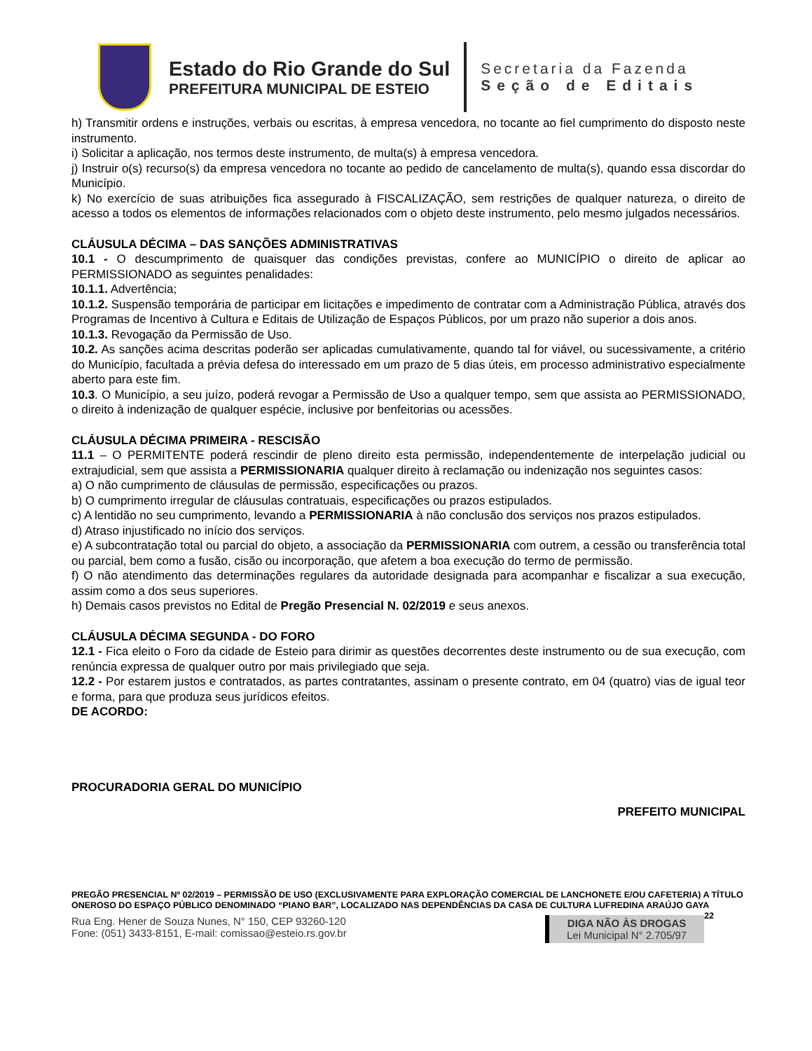Estado do Rio Grande do Sul
PREFEITURA MUNICIPAL DE ESTEIO
Secretaria da Fazenda
Seção de Editais
h) Transmitir ordens e instruções, verbais ou escritas, à empresa vencedora, no tocante ao fiel cumprimento do disposto neste instrumento.
i) Solicitar a aplicação, nos termos deste instrumento, de multa(s) à empresa vencedora.
j) Instruir o(s) recurso(s) da empresa vencedora no tocante ao pedido de cancelamento de multa(s), quando essa discordar do Município.
k) No exercício de suas atribuições fica assegurado à FISCALIZAÇÃO, sem restrições de qualquer natureza, o direito de acesso a todos os elementos de informações relacionados com o objeto deste instrumento, pelo mesmo julgados necessários.
CLÁUSULA DÉCIMA – DAS SANÇÕES ADMINISTRATIVAS
10.1 - O descumprimento de quaisquer das condições previstas, confere ao MUNICÍPIO o direito de aplicar ao PERMISSIONADO as seguintes penalidades:
10.1.1. Advertência;
10.1.2. Suspensão temporária de participar em licitações e impedimento de contratar com a Administração Pública, através dos Programas de Incentivo à Cultura e Editais de Utilização de Espaços Públicos, por um prazo não superior a dois anos.
10.1.3. Revogação da Permissão de Uso.
10.2. As sanções acima descritas poderão ser aplicadas cumulativamente, quando tal for viável, ou sucessivamente, a critério do Município, facultada a prévia defesa do interessado em um prazo de 5 dias úteis, em processo administrativo especialmente aberto para este fim.
10.3. O Município, a seu juízo, poderá revogar a Permissão de Uso a qualquer tempo, sem que assista ao PERMISSIONADO, o direito à indenização de qualquer espécie, inclusive por benfeitorias ou acessões.
CLÁUSULA DÉCIMA PRIMEIRA - RESCISÃO
11.1 – O PERMITENTE poderá rescindir de pleno direito esta permissão, independentemente de interpelação judicial ou extrajudicial, sem que assista a PERMISSIONARIA qualquer direito à reclamação ou indenização nos seguintes casos:
a) O não cumprimento de cláusulas de permissão, especificações ou prazos.
b) O cumprimento irregular de cláusulas contratuais, especificações ou prazos estipulados.
c) A lentidão no seu cumprimento, levando a PERMISSIONARIA à não conclusão dos serviços nos prazos estipulados.
d) Atraso injustificado no início dos serviços.
e) A subcontratação total ou parcial do objeto, a associação da PERMISSIONARIA com outrem, a cessão ou transferência total ou parcial, bem como a fusão, cisão ou incorporação, que afetem a boa execução do termo de permissão.
f) O não atendimento das determinações regulares da autoridade designada para acompanhar e fiscalizar a sua execução, assim como a dos seus superiores.
h) Demais casos previstos no Edital de Pregão Presencial N. 02/2019 e seus anexos.
CLÁUSULA DÉCIMA SEGUNDA - DO FORO
12.1 - Fica eleito o Foro da cidade de Esteio para dirimir as questões decorrentes deste instrumento ou de sua execução, com renúncia expressa de qualquer outro por mais privilegiado que seja.
12.2 - Por estarem justos e contratados, as partes contratantes, assinam o presente contrato, em 04 (quatro) vias de igual teor e forma, para que produza seus jurídicos efeitos.
DE ACORDO:
PROCURADORIA GERAL DO MUNICÍPIO
PREFEITO MUNICIPAL
PREGÃO PRESENCIAL Nº 02/2019 – PERMISSÃO DE USO (EXCLUSIVAMENTE PARA EXPLORAÇÃO COMERCIAL DE LANCHONETE E/OU CAFETERIA) A TÍTULO ONEROSO DO ESPAÇO PÚBLICO DENOMINADO “PIANO BAR”, LOCALIZADO NAS DEPENDÊNCIAS DA CASA DE CULTURA LUFREDINA ARAÚJO GAYA 22
Rua Eng. Hener de Souza Nunes, N° 150, CEP 93260-120
Fone: (051) 3433-8151, E-mail: comissao@esteio.rs.gov.br
DIGA NÃO ÀS DROGAS
Lei Municipal N° 2.705/97